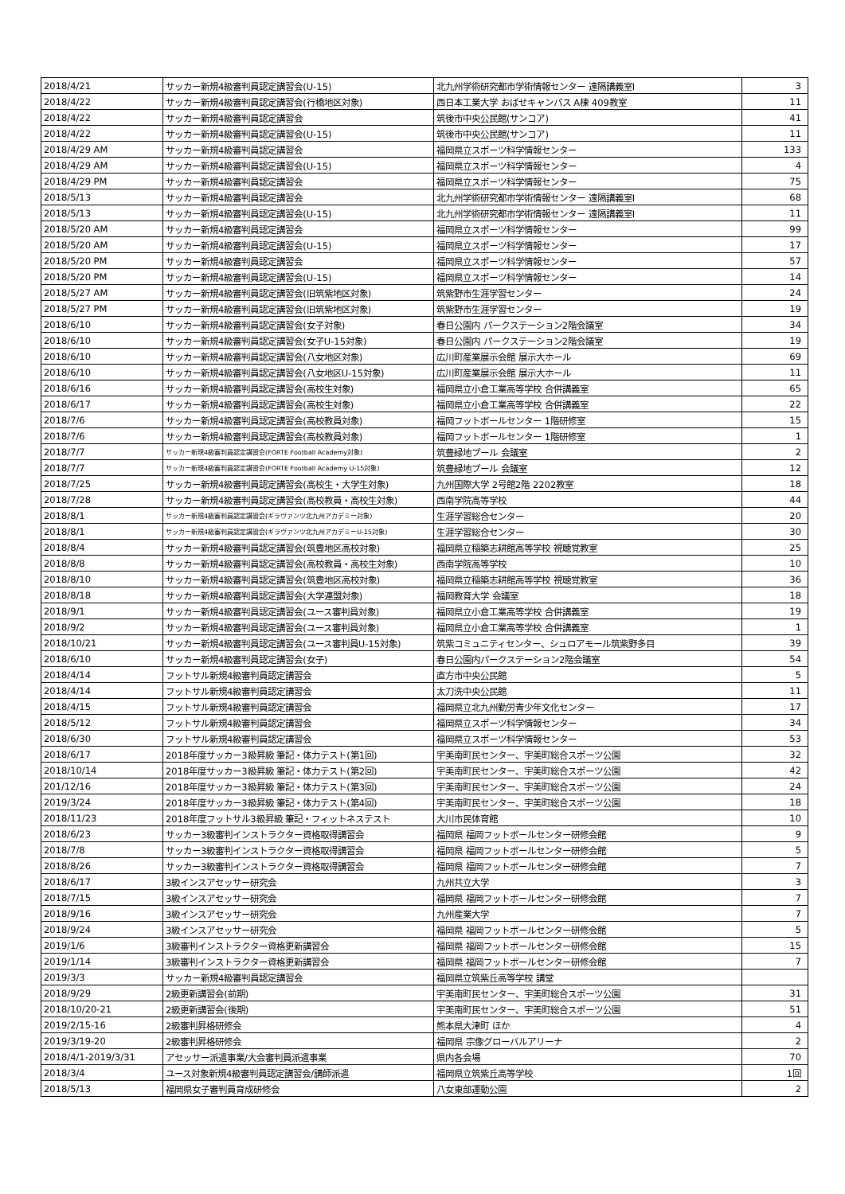| 2018/4/21 | サッカー新規4級審判員認定講習会(U-15) | 北九州学術研究都市学術情報センター 遠隔講義室Ⅰ | 3 |
| 2018/4/22 | サッカー新規4級審判員認定講習会(行橋地区対象) | 西日本工業大学 おばせキャンパス A棟 409教室 | 11 |
| 2018/4/22 | サッカー新規4級審判員認定講習会 | 筑後市中央公民館(サンコア) | 41 |
| 2018/4/22 | サッカー新規4級審判員認定講習会(U-15) | 筑後市中央公民館(サンコア) | 11 |
| 2018/4/29 AM | サッカー新規4級審判員認定講習会 | 福岡県立スポーツ科学情報センター | 133 |
| 2018/4/29 AM | サッカー新規4級審判員認定講習会(U-15) | 福岡県立スポーツ科学情報センター | 4 |
| 2018/4/29 PM | サッカー新規4級審判員認定講習会 | 福岡県立スポーツ科学情報センター | 75 |
| 2018/5/13 | サッカー新規4級審判員認定講習会 | 北九州学術研究都市学術情報センター 遠隔講義室Ⅰ | 68 |
| 2018/5/13 | サッカー新規4級審判員認定講習会(U-15) | 北九州学術研究都市学術情報センター 遠隔講義室Ⅰ | 11 |
| 2018/5/20 AM | サッカー新規4級審判員認定講習会 | 福岡県立スポーツ科学情報センター | 99 |
| 2018/5/20 AM | サッカー新規4級審判員認定講習会(U-15) | 福岡県立スポーツ科学情報センター | 17 |
| 2018/5/20 PM | サッカー新規4級審判員認定講習会 | 福岡県立スポーツ科学情報センター | 57 |
| 2018/5/20 PM | サッカー新規4級審判員認定講習会(U-15) | 福岡県立スポーツ科学情報センター | 14 |
| 2018/5/27 AM | サッカー新規4級審判員認定講習会(旧筑紫地区対象) | 筑紫野市生涯学習センター | 24 |
| 2018/5/27 PM | サッカー新規4級審判員認定講習会(旧筑紫地区対象) | 筑紫野市生涯学習センター | 19 |
| 2018/6/10 | サッカー新規4級審判員認定講習会(女子対象) | 春日公園内 パークステーション2階会議室 | 34 |
| 2018/6/10 | サッカー新規4級審判員認定講習会(女子U-15対象) | 春日公園内 パークステーション2階会議室 | 19 |
| 2018/6/10 | サッカー新規4級審判員認定講習会(八女地区対象) | 広川町産業展示会館 展示大ホール | 69 |
| 2018/6/10 | サッカー新規4級審判員認定講習会(八女地区U-15対象) | 広川町産業展示会館 展示大ホール | 11 |
| 2018/6/16 | サッカー新規4級審判員認定講習会(高校生対象) | 福岡県立小倉工業高等学校 合併講義室 | 65 |
| 2018/6/17 | サッカー新規4級審判員認定講習会(高校生対象) | 福岡県立小倉工業高等学校 合併講義室 | 22 |
| 2018/7/6 | サッカー新規4級審判員認定講習会(高校教員対象) | 福岡フットボールセンター 1階研修室 | 15 |
| 2018/7/6 | サッカー新規4級審判員認定講習会(高校教員対象) | 福岡フットボールセンター 1階研修室 | 1 |
| 2018/7/7 | サッカー新規4級審判員認定講習会(FORTE Football Academy対象) | 筑豊緑地プール 会議室 | 2 |
| 2018/7/7 | サッカー新規4級審判員認定講習会(FORTE Football Academy U-15対象) | 筑豊緑地プール 会議室 | 12 |
| 2018/7/25 | サッカー新規4級審判員認定講習会(高校生・大学生対象) | 九州国際大学 2号館2階 2202教室 | 18 |
| 2018/7/28 | サッカー新規4級審判員認定講習会(高校教員・高校生対象) | 西南学院高等学校 | 44 |
| 2018/8/1 | サッカー新規4級審判員認定講習会(ギラヴァンツ北九州アカデミー対象) | 生涯学習総合センター | 20 |
| 2018/8/1 | サッカー新規4級審判員認定講習会(ギラヴァンツ北九州アカデミーU-15対象) | 生涯学習総合センター | 30 |
| 2018/8/4 | サッカー新規4級審判員認定講習会(筑豊地区高校対象) | 福岡県立稲築志耕館高等学校 視聴覚教室 | 25 |
| 2018/8/8 | サッカー新規4級審判員認定講習会(高校教員・高校生対象) | 西南学院高等学校 | 10 |
| 2018/8/10 | サッカー新規4級審判員認定講習会(筑豊地区高校対象) | 福岡県立稲築志耕館高等学校 視聴覚教室 | 36 |
| 2018/8/18 | サッカー新規4級審判員認定講習会(大学連盟対象) | 福岡教育大学 会議室 | 18 |
| 2018/9/1 | サッカー新規4級審判員認定講習会(ユース審判員対象) | 福岡県立小倉工業高等学校 合併講義室 | 19 |
| 2018/9/2 | サッカー新規4級審判員認定講習会(ユース審判員対象) | 福岡県立小倉工業高等学校 合併講義室 | 1 |
| 2018/10/21 | サッカー新規4級審判員認定講習会(ユース審判員U-15対象) | 筑紫コミュニティセンター、シュロアモール筑紫野多目 | 39 |
| 2018/6/10 | サッカー新規4級審判員認定講習会(女子) | 春日公園内パークステーション2階会議室 | 54 |
| 2018/4/14 | フットサル新規4級審判員認定講習会 | 直方市中央公民館 | 5 |
| 2018/4/14 | フットサル新規4級審判員認定講習会 | 太刀洗中央公民館 | 11 |
| 2018/4/15 | フットサル新規4級審判員認定講習会 | 福岡県立北九州勤労青少年文化センター | 17 |
| 2018/5/12 | フットサル新規4級審判員認定講習会 | 福岡県立スポーツ科学情報センター | 34 |
| 2018/6/30 | フットサル新規4級審判員認定講習会 | 福岡県立スポーツ科学情報センター | 53 |
| 2018/6/17 | 2018年度サッカー3級昇級 筆記・体力テスト(第1回) | 宇美南町民センター、宇美町総合スポーツ公園 | 32 |
| 2018/10/14 | 2018年度サッカー3級昇級 筆記・体力テスト(第2回) | 宇美南町民センター、宇美町総合スポーツ公園 | 42 |
| 201/12/16 | 2018年度サッカー3級昇級 筆記・体力テスト(第3回) | 宇美南町民センター、宇美町総合スポーツ公園 | 24 |
| 2019/3/24 | 2018年度サッカー3級昇級 筆記・体力テスト(第4回) | 宇美南町民センター、宇美町総合スポーツ公園 | 18 |
| 2018/11/23 | 2018年度フットサル3級昇級 筆記・フィットネステスト | 大川市民体育館 | 10 |
| 2018/6/23 | サッカー3級審判インストラクター資格取得講習会 | 福岡県 福岡フットボールセンター研修会館 | 9 |
| 2018/7/8 | サッカー3級審判インストラクター資格取得講習会 | 福岡県 福岡フットボールセンター研修会館 | 5 |
| 2018/8/26 | サッカー3級審判インストラクター資格取得講習会 | 福岡県 福岡フットボールセンター研修会館 | 7 |
| 2018/6/17 | 3級インスアセッサー研究会 | 九州共立大学 | 3 |
| 2018/7/15 | 3級インスアセッサー研究会 | 福岡県 福岡フットボールセンター研修会館 | 7 |
| 2018/9/16 | 3級インスアセッサー研究会 | 九州産業大学 | 7 |
| 2018/9/24 | 3級インスアセッサー研究会 | 福岡県 福岡フットボールセンター研修会館 | 5 |
| 2019/1/6 | 3級審判インストラクター資格更新講習会 | 福岡県 福岡フットボールセンター研修会館 | 15 |
| 2019/1/14 | 3級審判インストラクター資格更新講習会 | 福岡県 福岡フットボールセンター研修会館 | 7 |
| 2019/3/3 | サッカー新規4級審判員認定講習会 | 福岡県立筑紫丘高等学校 講堂 | |
| 2018/9/29 | 2級更新講習会(前期) | 宇美南町民センター、宇美町総合スポーツ公園 | 31 |
| 2018/10/20-21 | 2級更新講習会(後期) | 宇美南町民センター、宇美町総合スポーツ公園 | 51 |
| 2019/2/15-16 | 2級審判昇格研修会 | 熊本県大津町 ほか | 4 |
| 2019/3/19-20 | 2級審判昇格研修会 | 福岡県 宗像グローバルアリーナ | 2 |
| 2018/4/1-2019/3/31 | アセッサー派遣事業/大会審判員派遣事業 | 県内各会場 | 70 |
| 2018/3/4 | ユース対象新規4級審判員認定講習会/講師派遣 | 福岡県立筑紫丘高等学校 | 1回 |
| 2018/5/13 | 福岡県女子審判員育成研修会 | 八女東部運動公園 | 2 |